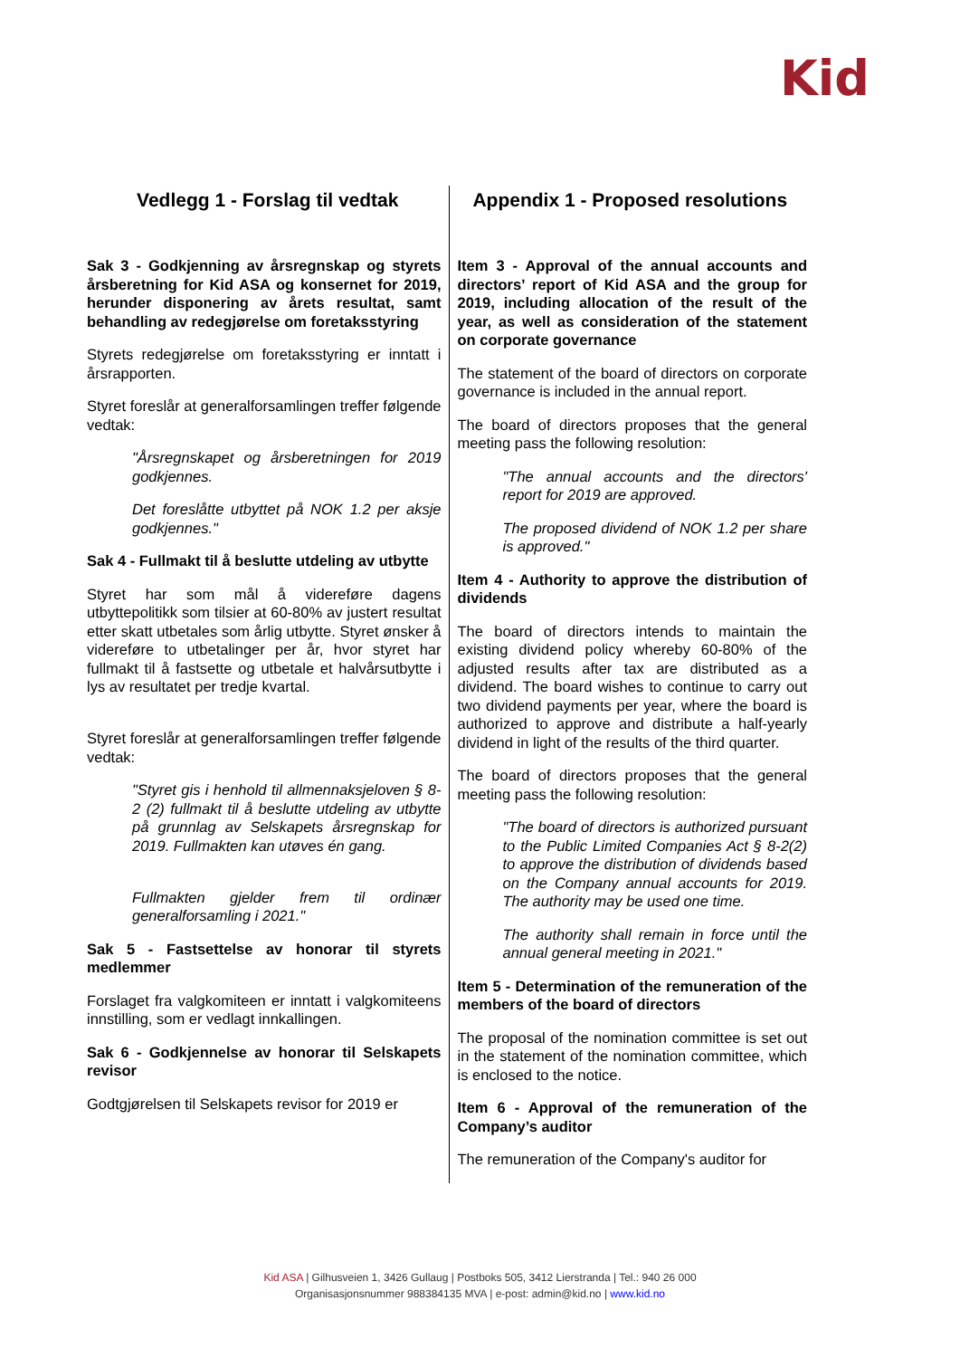Kid
| Vedlegg 1 - Forslag til vedtak | Appendix 1 - Proposed resolutions |
| --- | --- |
| Sak 3 - Godkjenning av årsregnskap og styrets årsberetning for Kid ASA og konsernet for 2019, herunder disponering av årets resultat, samt behandling av redegjørelse om foretaksstyring Styrets redegjørelse om foretaksstyring er inntatt i årsrapporten. Styret foreslår at generalforsamlingen treffer følgende vedtak: "Årsregnskapet og årsberetningen for 2019 godkjennes. Det foreslåtte utbyttet på NOK 1.2 per aksje godkjennes." Sak 4 - Fullmakt til å beslutte utdeling av utbytte Styret har som mål å videreføre dagens utbyttepolitikk som tilsier at 60-80% av justert resultat etter skatt utbetales som årlig utbytte. Styret ønsker å videreføre to utbetalinger per år, hvor styret har fullmakt til å fastsette og utbetale et halvårsutbytte i lys av resultatet per tredje kvartal. Styret foreslår at generalforsamlingen treffer følgende vedtak: "Styret gis i henhold til allmennaksjeloven § 8-2 (2) fullmakt til å beslutte utdeling av utbytte på grunnlag av Selskapets årsregnskap for 2019. Fullmakten kan utøves én gang. Fullmakten gjelder frem til ordinær generalforsamling i 2021." Sak 5 - Fastsettelse av honorar til styrets medlemmer Forslaget fra valgkomiteen er inntatt i valgkomiteens innstilling, som er vedlagt innkallingen. Sak 6 - Godkjennelse av honorar til Selskapets revisor Godtgjørelsen til Selskapets revisor for 2019 er | Item 3 - Approval of the annual accounts and directors’ report of Kid ASA and the group for 2019, including allocation of the result of the year, as well as consideration of the statement on corporate governance The statement of the board of directors on corporate governance is included in the annual report. The board of directors proposes that the general meeting pass the following resolution: "The annual accounts and the directors' report for 2019 are approved. The proposed dividend of NOK 1.2 per share is approved." Item 4 - Authority to approve the distribution of dividends The board of directors intends to maintain the existing dividend policy whereby 60-80% of the adjusted results after tax are distributed as a dividend. The board wishes to continue to carry out two dividend payments per year, where the board is authorized to approve and distribute a half-yearly dividend in light of the results of the third quarter. The board of directors proposes that the general meeting pass the following resolution: "The board of directors is authorized pursuant to the Public Limited Companies Act § 8-2(2) to approve the distribution of dividends based on the Company annual accounts for 2019. The authority may be used one time. The authority shall remain in force until the annual general meeting in 2021." Item 5 - Determination of the remuneration of the members of the board of directors The proposal of the nomination committee is set out in the statement of the nomination committee, which is enclosed to the notice. Item 6 - Approval of the remuneration of the Company’s auditor The remuneration of the Company's auditor for |
Kid ASA | Gilhusveien 1, 3426 Gullaug | Postboks 505, 3412 Lierstranda | Tel.: 940 26 000
Organisasjonsnummer 988384135 MVA | e-post: admin@kid.no | www.kid.no